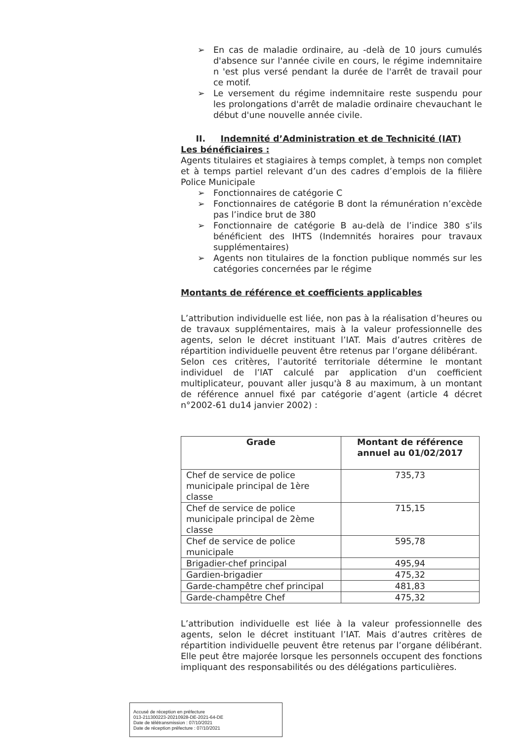➢ En cas de maladie ordinaire, au -delà de 10 jours cumulés d'absence sur l'année civile en cours, le régime indemnitaire n 'est plus versé pendant la durée de l'arrêt de travail pour ce motif.
➢ Le versement du régime indemnitaire reste suspendu pour les prolongations d'arrêt de maladie ordinaire chevauchant le début d'une nouvelle année civile.
II. Indemnité d’Administration et de Technicité (IAT)
Les bénéficiaires :
Agents titulaires et stagiaires à temps complet, à temps non complet et à temps partiel relevant d’un des cadres d’emplois de la filière Police Municipale
➢ Fonctionnaires de catégorie C
➢ Fonctionnaires de catégorie B dont la rémunération n’excède pas l’indice brut de 380
➢ Fonctionnaire de catégorie B au-delà de l’indice 380 s’ils bénéficient des IHTS (Indemnités horaires pour travaux supplémentaires)
➢ Agents non titulaires de la fonction publique nommés sur les catégories concernées par le régime
Montants de référence et coefficients applicables
L’attribution individuelle est liée, non pas à la réalisation d’heures ou de travaux supplémentaires, mais à la valeur professionnelle des agents, selon le décret instituant l’IAT. Mais d’autres critères de répartition individuelle peuvent être retenus par l’organe délibérant.
Selon ces critères, l’autorité territoriale détermine le montant individuel de l’IAT calculé par application d'un coefficient multiplicateur, pouvant aller jusqu'à 8 au maximum, à un montant de référence annuel fixé par catégorie d’agent (article 4 décret n°2002-61 du14 janvier 2002) :
| Grade | Montant de référence annuel au 01/02/2017 |
| --- | --- |
| Chef de service de police municipale principal de 1ère classe | 735,73 |
| Chef de service de police municipale principal de 2ème classe | 715,15 |
| Chef de service de police municipale | 595,78 |
| Brigadier-chef principal | 495,94 |
| Gardien-brigadier | 475,32 |
| Garde-champêtre chef principal | 481,83 |
| Garde-champêtre Chef | 475,32 |
L’attribution individuelle est liée à la valeur professionnelle des agents, selon le décret instituant l’IAT. Mais d’autres critères de répartition individuelle peuvent être retenus par l’organe délibérant. Elle peut être majorée lorsque les personnels occupent des fonctions impliquant des responsabilités ou des délégations particulières.
Accusé de réception en préfecture
013-211300223-20210928-DE-2021-64-DE
Date de télétransmission : 07/10/2021
Date de réception préfecture : 07/10/2021